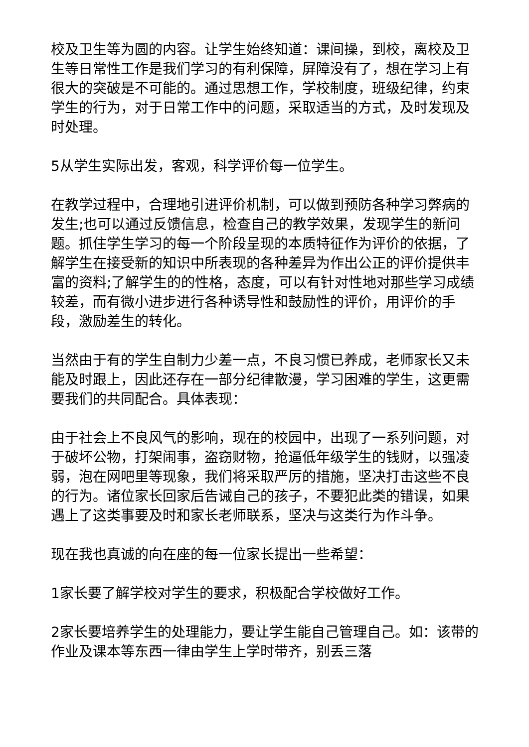校及卫生等为圆的内容。让学生始终知道：课间操，到校，离校及卫生等日常性工作是我们学习的有利保障，屏障没有了，想在学习上有很大的突破是不可能的。通过思想工作，学校制度，班级纪律，约束学生的行为，对于日常工作中的问题，采取适当的方式，及时发现及时处理。
5从学生实际出发，客观，科学评价每一位学生。
在教学过程中，合理地引进评价机制，可以做到预防各种学习弊病的发生;也可以通过反馈信息，检查自己的教学效果，发现学生的新问题。抓住学生学习的每一个阶段呈现的本质特征作为评价的依据，了解学生在接受新的知识中所表现的各种差异为作出公正的评价提供丰富的资料;了解学生的的性格，态度，可以有针对性地对那些学习成绩较差，而有微小进步进行各种诱导性和鼓励性的评价，用评价的手段，激励差生的转化。
当然由于有的学生自制力少差一点，不良习惯已养成，老师家长又未能及时跟上，因此还存在一部分纪律散漫，学习困难的学生，这更需要我们的共同配合。具体表现：
由于社会上不良风气的影响，现在的校园中，出现了一系列问题，对于破坏公物，打架闹事，盗窃财物，抢逼低年级学生的钱财，以强凌弱，泡在网吧里等现象，我们将采取严厉的措施，坚决打击这些不良的行为。诸位家长回家后告诫自己的孩子，不要犯此类的错误，如果遇上了这类事要及时和家长老师联系，坚决与这类行为作斗争。
现在我也真诚的向在座的每一位家长提出一些希望：
1家长要了解学校对学生的要求，积极配合学校做好工作。
2家长要培养学生的处理能力，要让学生能自己管理自己。如：该带的作业及课本等东西一律由学生上学时带齐，别丢三落